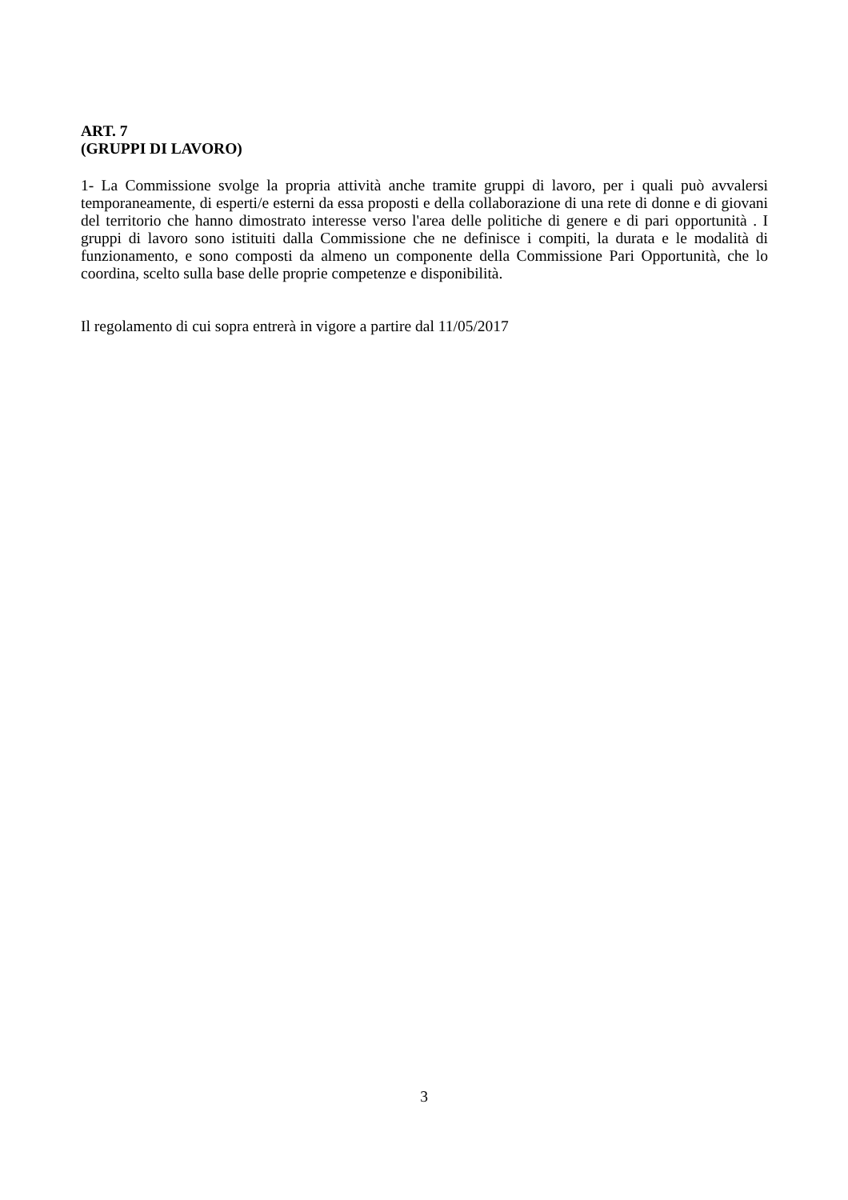ART. 7
(GRUPPI DI LAVORO)
1- La Commissione svolge la propria attività anche tramite gruppi di lavoro, per i quali può avvalersi temporaneamente, di esperti/e esterni da essa proposti e della collaborazione di una rete di donne e di giovani del territorio che hanno dimostrato interesse verso l'area delle politiche di genere e di pari opportunità . I gruppi di lavoro sono istituiti dalla Commissione che ne definisce i compiti, la durata e le modalità di funzionamento, e sono composti da almeno un componente della Commissione Pari Opportunità, che lo coordina, scelto sulla base delle proprie competenze e disponibilità.
Il regolamento di cui sopra entrerà in vigore a partire dal 11/05/2017
3